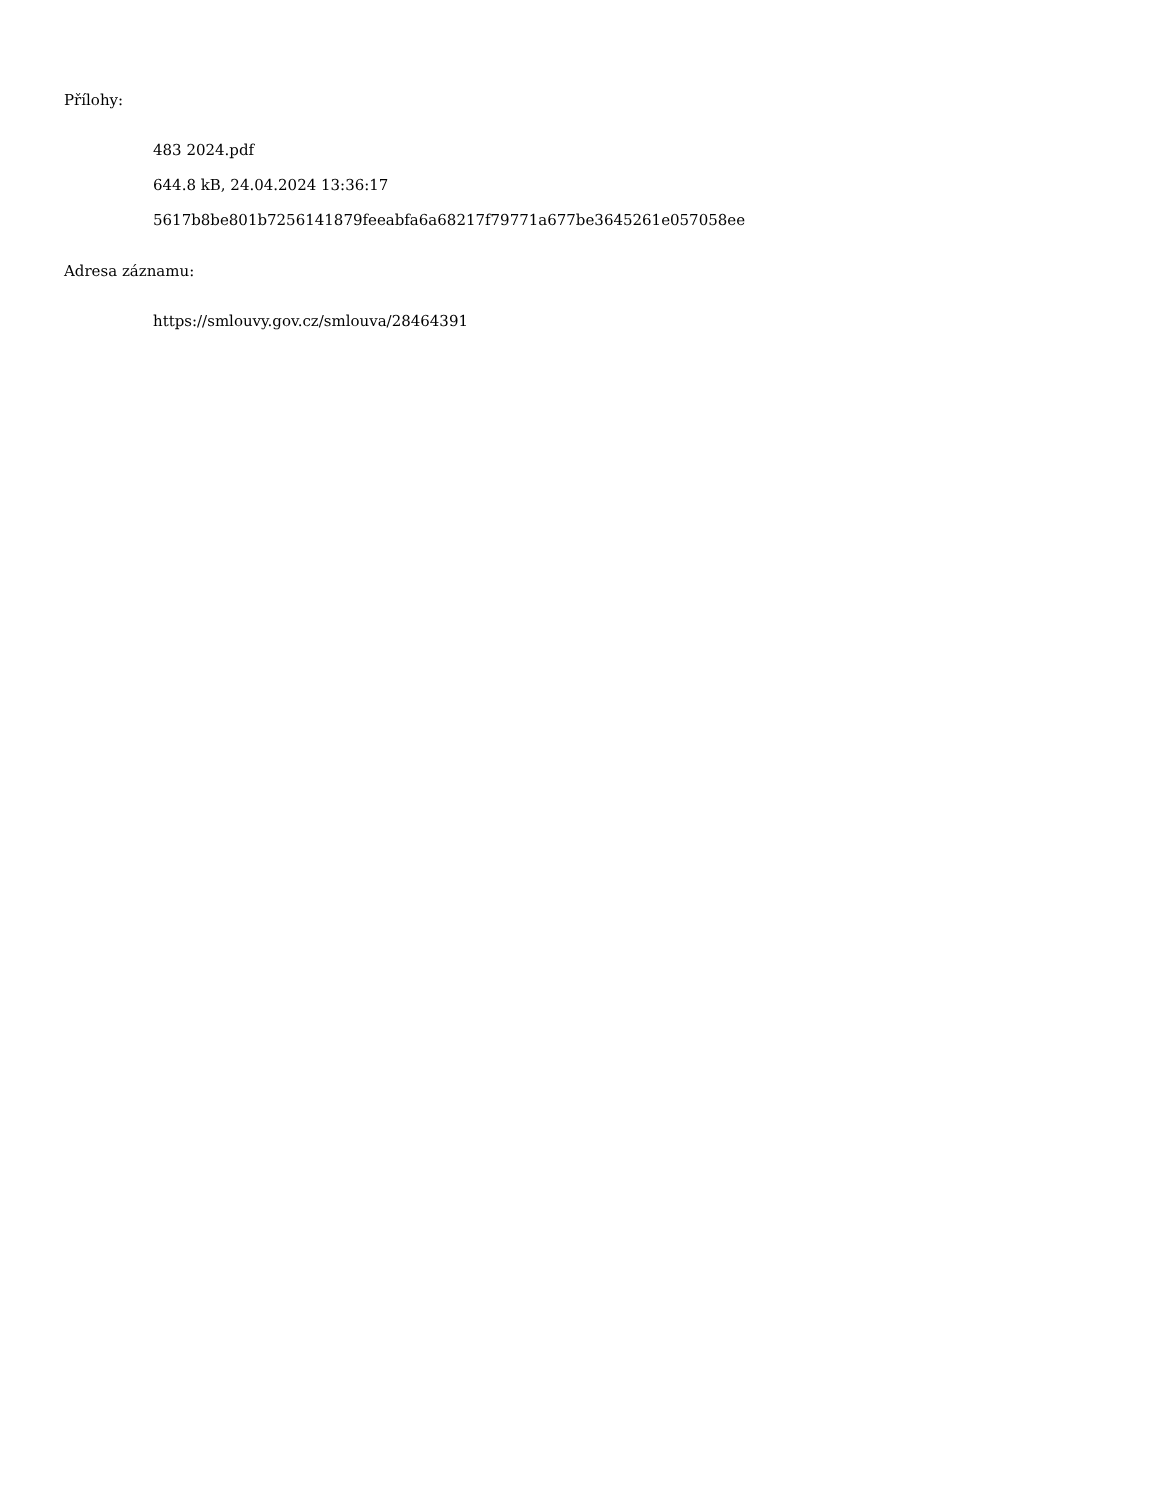Přílohy:
483 2024.pdf
644.8 kB, 24.04.2024 13:36:17
5617b8be801b7256141879feeabfa6a68217f79771a677be3645261e057058ee
Adresa záznamu:
https://smlouvy.gov.cz/smlouva/28464391